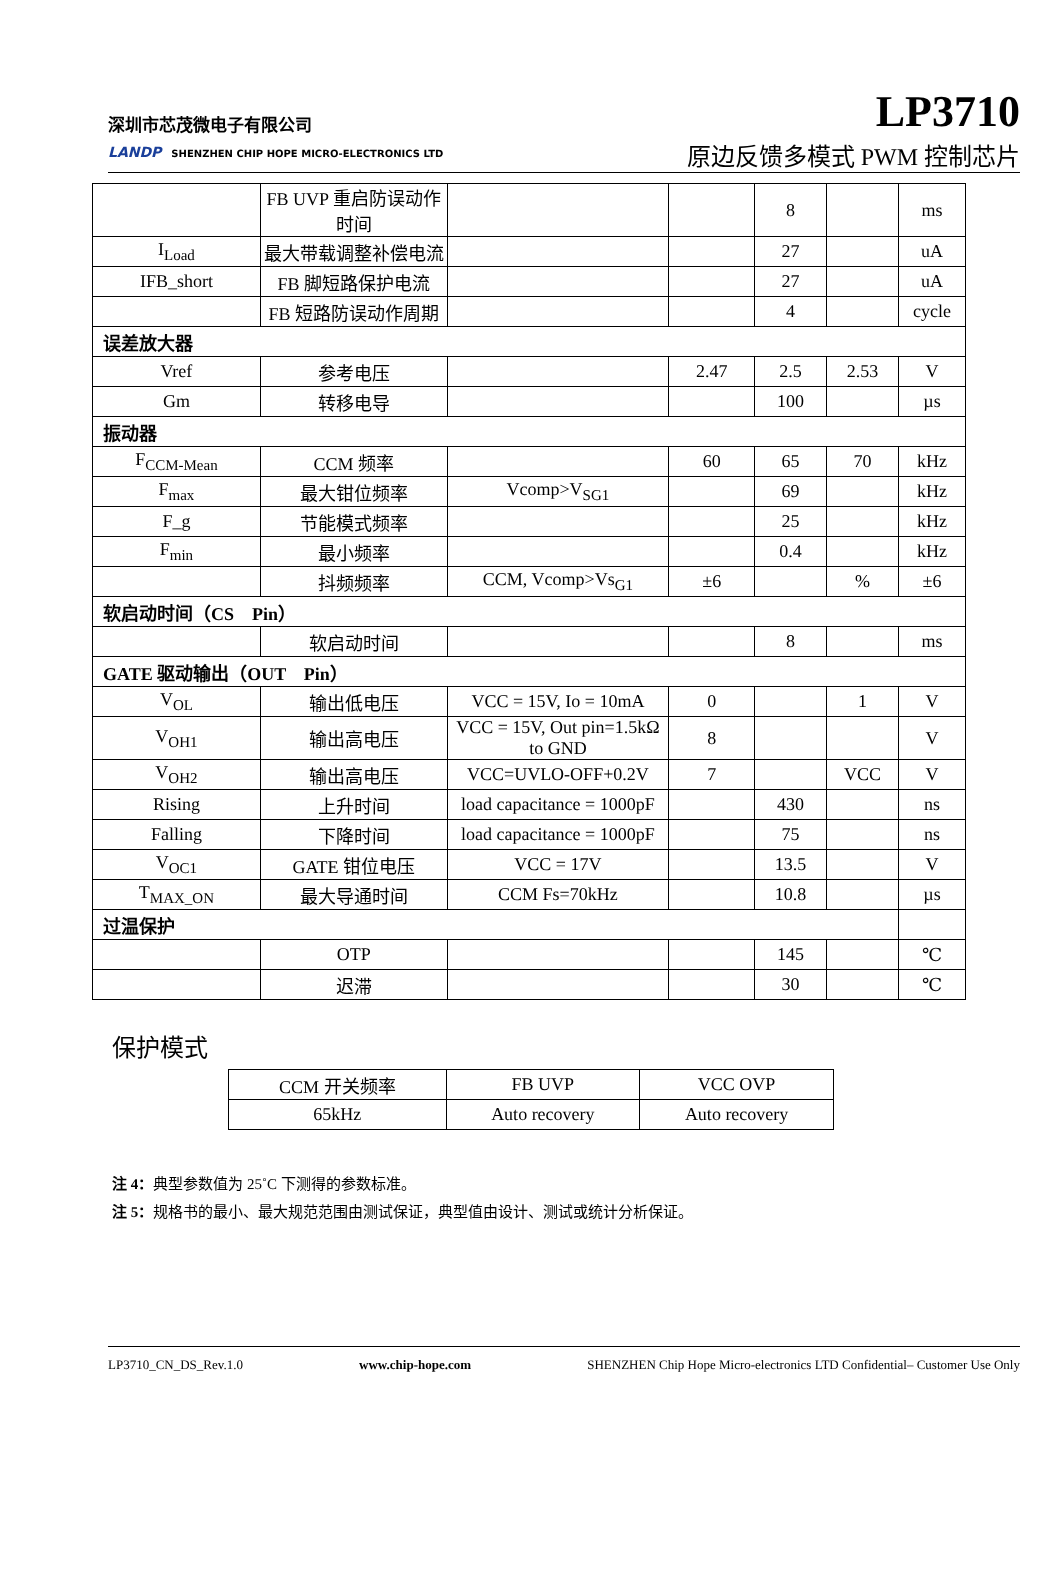深圳市芯茂微电子有限公司
LANDP SHENZHEN CHIP HOPE MICRO-ELECTRONICS LTD
LP3710
原边反馈多模式 PWM 控制芯片
| | FB UVP 重启防误动作时间 | | | 8 | | ms |
| I<sub>Load</sub> | 最大带载调整补偿电流 | | | 27 | | uA |
| IFB_short | FB 脚短路保护电流 | | | 27 | | uA |
| | FB 短路防误动作周期 | | | 4 | | cycle |
| 误差放大器 | | | | | | |
| Vref | 参考电压 | | 2.47 | 2.5 | 2.53 | V |
| Gm | 转移电导 | | | 100 | | µs |
| 振动器 | | | | | | |
| F<sub>CCM-Mean</sub> | CCM 频率 | | 60 | 65 | 70 | kHz |
| F<sub>max</sub> | 最大钳位频率 | Vcomp>V<sub>SG1</sub> | | 69 | | kHz |
| F_g | 节能模式频率 | | | 25 | | kHz |
| F<sub>min</sub> | 最小频率 | | | 0.4 | | kHz |
| | 抖频频率 | CCM, Vcomp>Vs<sub>G1</sub> | ±6 | | % | ±6 |
| 软启动时间（CS Pin） | | | | | | |
| | 软启动时间 | | | 8 | | ms |
| GATE 驱动输出（OUT Pin） | | | | | | |
| V<sub>OL</sub> | 输出低电压 | VCC = 15V, Io = 10mA | 0 | | 1 | V |
| V<sub>OH1</sub> | 输出高电压 | VCC = 15V, Out pin=1.5kΩ to GND | 8 | | | V |
| V<sub>OH2</sub> | 输出高电压 | VCC=UVLO-OFF+0.2V | 7 | | VCC | V |
| Rising | 上升时间 | load capacitance = 1000pF | | 430 | | ns |
| Falling | 下降时间 | load capacitance = 1000pF | | 75 | | ns |
| V<sub>OC1</sub> | GATE 钳位电压 | VCC = 17V | | 13.5 | | V |
| T<sub>MAX_ON</sub> | 最大导通时间 | CCM Fs=70kHz | | 10.8 | | µs |
| 过温保护 | | | | | | |
| | OTP | | | 145 | | ℃ |
| | 迟滞 | | | 30 | | ℃ |
保护模式
| CCM 开关频率 | FB UVP | VCC OVP |
| 65kHz | Auto recovery | Auto recovery |
注 4：典型参数值为 25˚C 下测得的参数标准。
注 5：规格书的最小、最大规范范围由测试保证，典型值由设计、测试或统计分析保证。
LP3710_CN_DS_Rev.1.0 www.chip-hope.com SHENZHEN Chip Hope Micro-electronics LTD Confidential– Customer Use Only